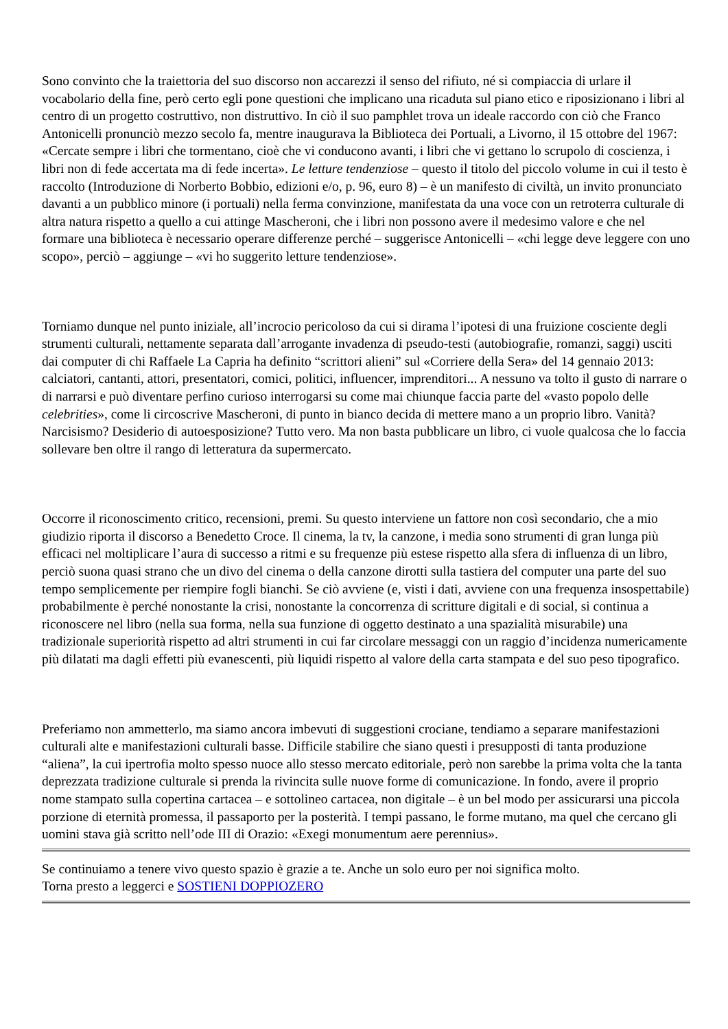Sono convinto che la traiettoria del suo discorso non accarezzi il senso del rifiuto, né si compiaccia di urlare il vocabolario della fine, però certo egli pone questioni che implicano una ricaduta sul piano etico e riposizionano i libri al centro di un progetto costruttivo, non distruttivo. In ciò il suo pamphlet trova un ideale raccordo con ciò che Franco Antonicelli pronunciò mezzo secolo fa, mentre inaugurava la Biblioteca dei Portuali, a Livorno, il 15 ottobre del 1967: «Cercate sempre i libri che tormentano, cioè che vi conducono avanti, i libri che vi gettano lo scrupolo di coscienza, i libri non di fede accertata ma di fede incerta». Le letture tendenziose – questo il titolo del piccolo volume in cui il testo è raccolto (Introduzione di Norberto Bobbio, edizioni e/o, p. 96, euro 8) – è un manifesto di civiltà, un invito pronunciato davanti a un pubblico minore (i portuali) nella ferma convinzione, manifestata da una voce con un retroterra culturale di altra natura rispetto a quello a cui attinge Mascheroni, che i libri non possono avere il medesimo valore e che nel formare una biblioteca è necessario operare differenze perché – suggerisce Antonicelli – «chi legge deve leggere con uno scopo», perciò – aggiunge – «vi ho suggerito letture tendenziose».
Torniamo dunque nel punto iniziale, all’incrocio pericoloso da cui si dirama l’ipotesi di una fruizione cosciente degli strumenti culturali, nettamente separata dall’arrogante invadenza di pseudo-testi (autobiografie, romanzi, saggi) usciti dai computer di chi Raffaele La Capria ha definito “scrittori alieni” sul «Corriere della Sera» del 14 gennaio 2013: calciatori, cantanti, attori, presentatori, comici, politici, influencer, imprenditori... A nessuno va tolto il gusto di narrare o di narrarsi e può diventare perfino curioso interrogarsi su come mai chiunque faccia parte del «vasto popolo delle celebrities», come li circoscrive Mascheroni, di punto in bianco decida di mettere mano a un proprio libro. Vanità? Narcisismo? Desiderio di autoesposizione? Tutto vero. Ma non basta pubblicare un libro, ci vuole qualcosa che lo faccia sollevare ben oltre il rango di letteratura da supermercato.
Occorre il riconoscimento critico, recensioni, premi. Su questo interviene un fattore non così secondario, che a mio giudizio riporta il discorso a Benedetto Croce. Il cinema, la tv, la canzone, i media sono strumenti di gran lunga più efficaci nel moltiplicare l’aura di successo a ritmi e su frequenze più estese rispetto alla sfera di influenza di un libro, perciò suona quasi strano che un divo del cinema o della canzone dirotti sulla tastiera del computer una parte del suo tempo semplicemente per riempire fogli bianchi. Se ciò avviene (e, visti i dati, avviene con una frequenza insospettabile) probabilmente è perché nonostante la crisi, nonostante la concorrenza di scritture digitali e di social, si continua a riconoscere nel libro (nella sua forma, nella sua funzione di oggetto destinato a una spazialità misurabile) una tradizionale superiorità rispetto ad altri strumenti in cui far circolare messaggi con un raggio d’incidenza numericamente più dilatati ma dagli effetti più evanescenti, più liquidi rispetto al valore della carta stampata e del suo peso tipografico.
Preferiamo non ammetterlo, ma siamo ancora imbevuti di suggestioni crociane, tendiamo a separare manifestazioni culturali alte e manifestazioni culturali basse. Difficile stabilire che siano questi i presupposti di tanta produzione “aliena”, la cui ipertrofia molto spesso nuoce allo stesso mercato editoriale, però non sarebbe la prima volta che la tanta deprezzata tradizione culturale si prenda la rivincita sulle nuove forme di comunicazione. In fondo, avere il proprio nome stampato sulla copertina cartacea – e sottolineo cartacea, non digitale – è un bel modo per assicurarsi una piccola porzione di eternità promessa, il passaporto per la posterità. I tempi passano, le forme mutano, ma quel che cercano gli uomini stava già scritto nell’ode III di Orazio: «Exegi monumentum aere perennius».
Se continuiamo a tenere vivo questo spazio è grazie a te. Anche un solo euro per noi significa molto.
Torna presto a leggerci e SOSTIENI DOPPIOZERO